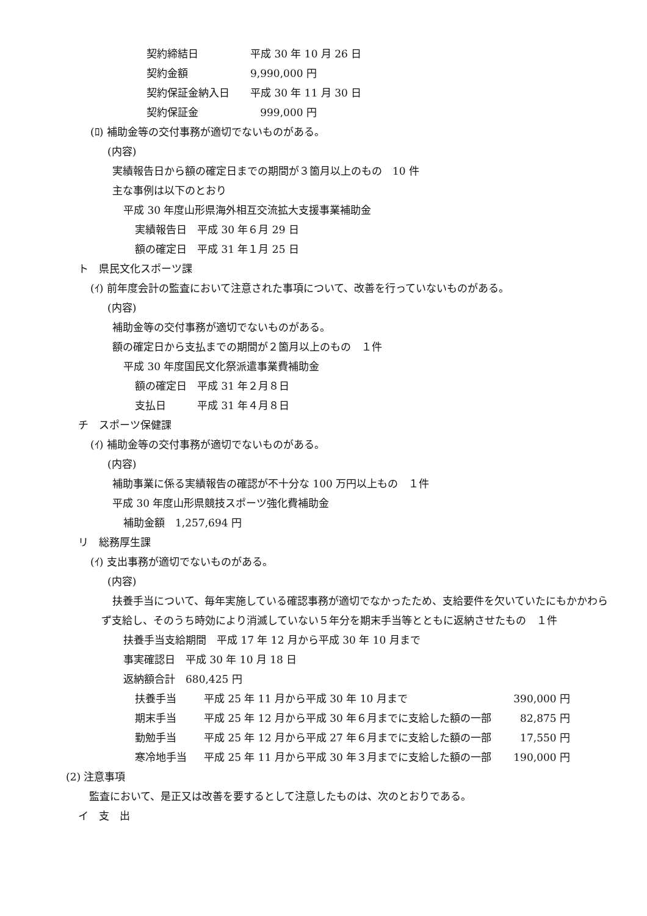契約締結日 平成 30 年 10 月 26 日
契約金額 9,990,000 円
契約保証金納入日 平成 30 年 11 月 30 日
契約保証金 999,000 円
(ﾛ) 補助金等の交付事務が適切でないものがある。
(内容)
実績報告日から額の確定日までの期間が３箇月以上のもの　10 件
主な事例は以下のとおり
平成 30 年度山形県海外相互交流拡大支援事業補助金
実績報告日　平成 30 年６月 29 日
額の確定日　平成 31 年１月 25 日
ト　県民文化スポーツ課
(ｲ) 前年度会計の監査において注意された事項について、改善を行っていないものがある。
(内容)
補助金等の交付事務が適切でないものがある。
額の確定日から支払までの期間が２箇月以上のもの　１件
平成 30 年度国民文化祭派遣事業費補助金
額の確定日　平成 31 年２月８日
支払日　　　平成 31 年４月８日
チ　スポーツ保健課
(ｲ) 補助金等の交付事務が適切でないものがある。
(内容)
補助事業に係る実績報告の確認が不十分な 100 万円以上もの　１件
平成 30 年度山形県競技スポーツ強化費補助金
補助金額　1,257,694 円
リ　総務厚生課
(ｲ) 支出事務が適切でないものがある。
(内容)
扶養手当について、毎年実施している確認事務が適切でなかったため、支給要件を欠いていたにもかかわらず支給し、そのうち時効により消滅していない５年分を期末手当等とともに返納させたもの　１件
扶養手当支給期間　平成 17 年 12 月から平成 30 年 10 月まで
事実確認日　平成 30 年 10 月 18 日
返納額合計　680,425 円
扶養手当 平成 25 年 11 月から平成 30 年 10 月まで 390,000 円
期末手当 平成 25 年 12 月から平成 30 年６月までに支給した額の一部 82,875 円
勤勉手当 平成 25 年 12 月から平成 27 年６月までに支給した額の一部 17,550 円
寒冷地手当 平成 25 年 11 月から平成 30 年３月までに支給した額の一部 190,000 円
(2) 注意事項
監査において、是正又は改善を要するとして注意したものは、次のとおりである。
イ　支　出